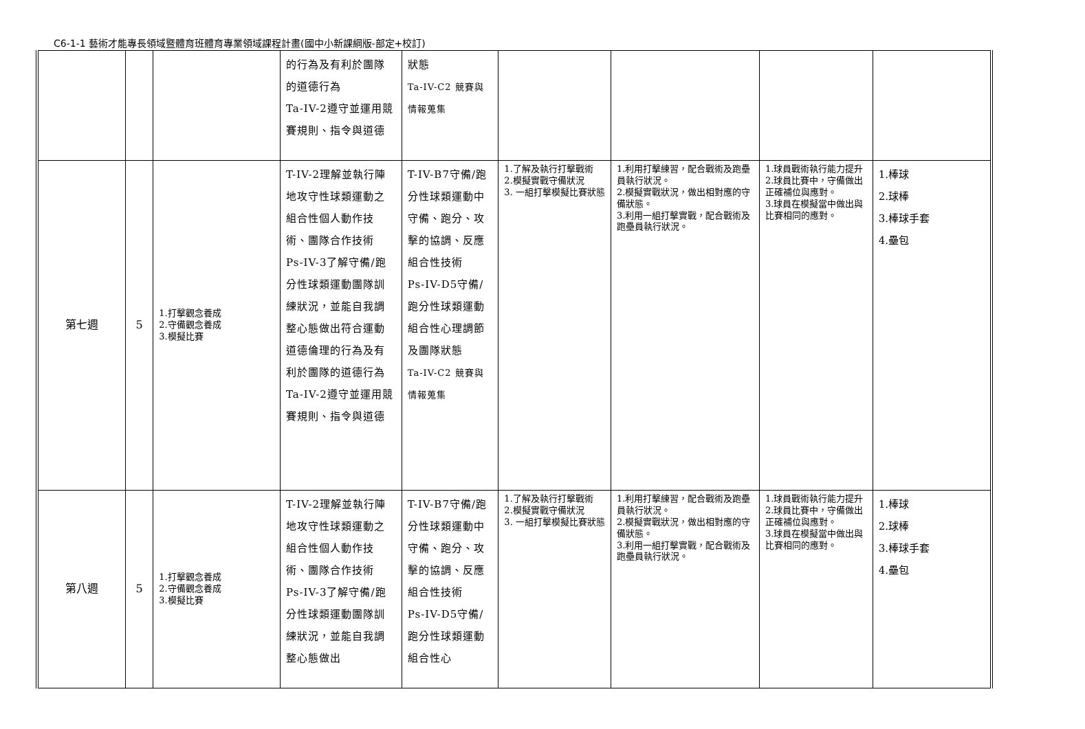C6-1-1 藝術才能專長領域暨體育班體育專業領域課程計畫(國中小新課綱版-部定+校訂)
| | | | 的行為及有利於團隊的道德行為 Ta-IV-2遵守並運用競賽規則、指令與道德 | 狀態 Ta-IV-C2 競賽與情報蒐集 | | | | |
| 第七週 | 5 | 1.打擊觀念養成 2.守備觀念養成 3.模擬比賽 | T-IV-2理解並執行陣地攻守性球類運動之組合性個人動作技術、團隊合作技術 Ps-IV-3了解守備/跑分性球類運動團隊訓練狀況，並能自我調整心態做出符合運動道德倫理的行為及有利於團隊的道德行為 Ta-IV-2遵守並運用競賽規則、指令與道德 | T-IV-B7守備/跑分性球類運動中守備、跑分、攻擊的協調、反應組合性技術 Ps-IV-D5守備/跑分性球類運動組合性心理調節及團隊狀態 Ta-IV-C2 競賽與情報蒐集 | 1.了解及執行打擊戰術 2.模擬實戰守備狀況 3. 一組打擊模擬比賽狀態 | 1.利用打擊練習，配合戰術及跑壘員執行狀況。 2.模擬實戰狀況，做出相對應的守備狀態。 3.利用一組打擊實戰，配合戰術及跑壘員執行狀況。 | 1.球員戰術執行能力提升 2.球員比賽中，守備做出正確補位與應對。 3.球員在模擬當中做出與比賽相同的應對。 | 1.棒球 2.球棒 3.棒球手套 4.壘包 |
| 第八週 | 5 | 1.打擊觀念養成 2.守備觀念養成 3.模擬比賽 | T-IV-2理解並執行陣地攻守性球類運動之組合性個人動作技術、團隊合作技術 Ps-IV-3了解守備/跑分性球類運動團隊訓練狀況，並能自我調整心態做出 | T-IV-B7守備/跑分性球類運動中守備、跑分、攻擊的協調、反應組合性技術 Ps-IV-D5守備/跑分性球類運動組合性心 | 1.了解及執行打擊戰術 2.模擬實戰守備狀況 3. 一組打擊模擬比賽狀態 | 1.利用打擊練習，配合戰術及跑壘員執行狀況。 2.模擬實戰狀況，做出相對應的守備狀態。 3.利用一組打擊實戰，配合戰術及跑壘員執行狀況。 | 1.球員戰術執行能力提升 2.球員比賽中，守備做出正確補位與應對。 3.球員在模擬當中做出與比賽相同的應對。 | 1.棒球 2.球棒 3.棒球手套 4.壘包 |